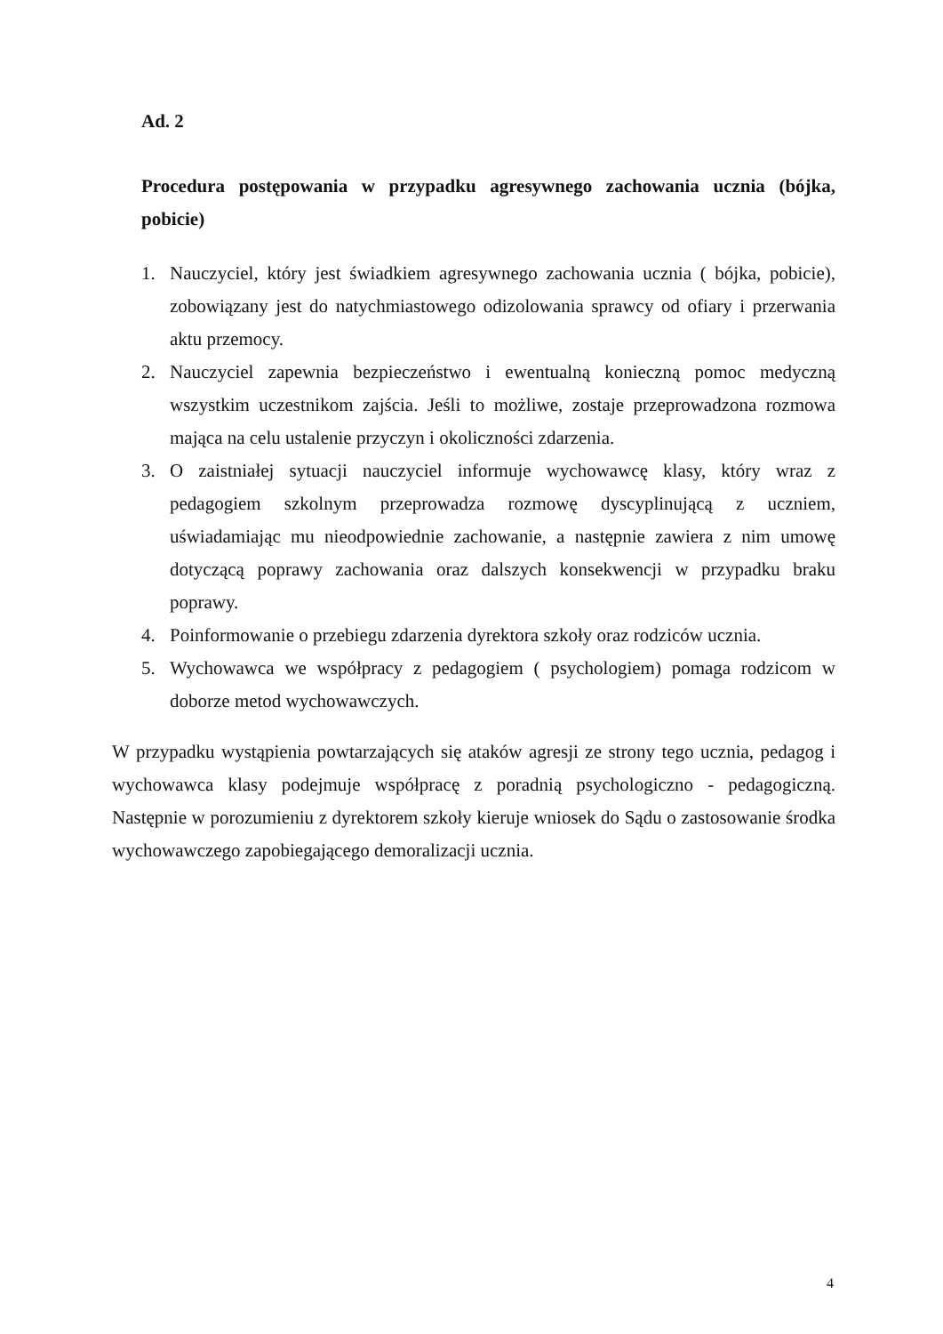Ad. 2
Procedura postępowania w przypadku agresywnego zachowania ucznia (bójka, pobicie)
1. Nauczyciel, który jest świadkiem agresywnego zachowania ucznia ( bójka, pobicie), zobowiązany jest do natychmiastowego odizolowania sprawcy od ofiary i przerwania aktu przemocy.
2. Nauczyciel zapewnia bezpieczeństwo i ewentualną konieczną pomoc medyczną wszystkim uczestnikom zajścia. Jeśli to możliwe, zostaje przeprowadzona rozmowa mająca na celu ustalenie przyczyn i okoliczności zdarzenia.
3. O zaistniałej sytuacji nauczyciel informuje wychowawcę klasy, który wraz z pedagogiem szkolnym przeprowadza rozmowę dyscyplinującą z uczniem, uświadamiając mu nieodpowiednie zachowanie, a następnie zawiera z nim umowę dotyczącą poprawy zachowania oraz dalszych konsekwencji w przypadku braku poprawy.
4. Poinformowanie o przebiegu zdarzenia dyrektora szkoły oraz rodziców ucznia.
5. Wychowawca we współpracy z pedagogiem ( psychologiem) pomaga rodzicom w doborze metod wychowawczych.
W przypadku wystąpienia powtarzających się ataków agresji ze strony tego ucznia, pedagog i wychowawca klasy podejmuje współpracę z poradnią psychologiczno - pedagogiczną. Następnie w porozumieniu z dyrektorem szkoły kieruje wniosek do Sądu o zastosowanie środka wychowawczego zapobiegającego demoralizacji ucznia.
4